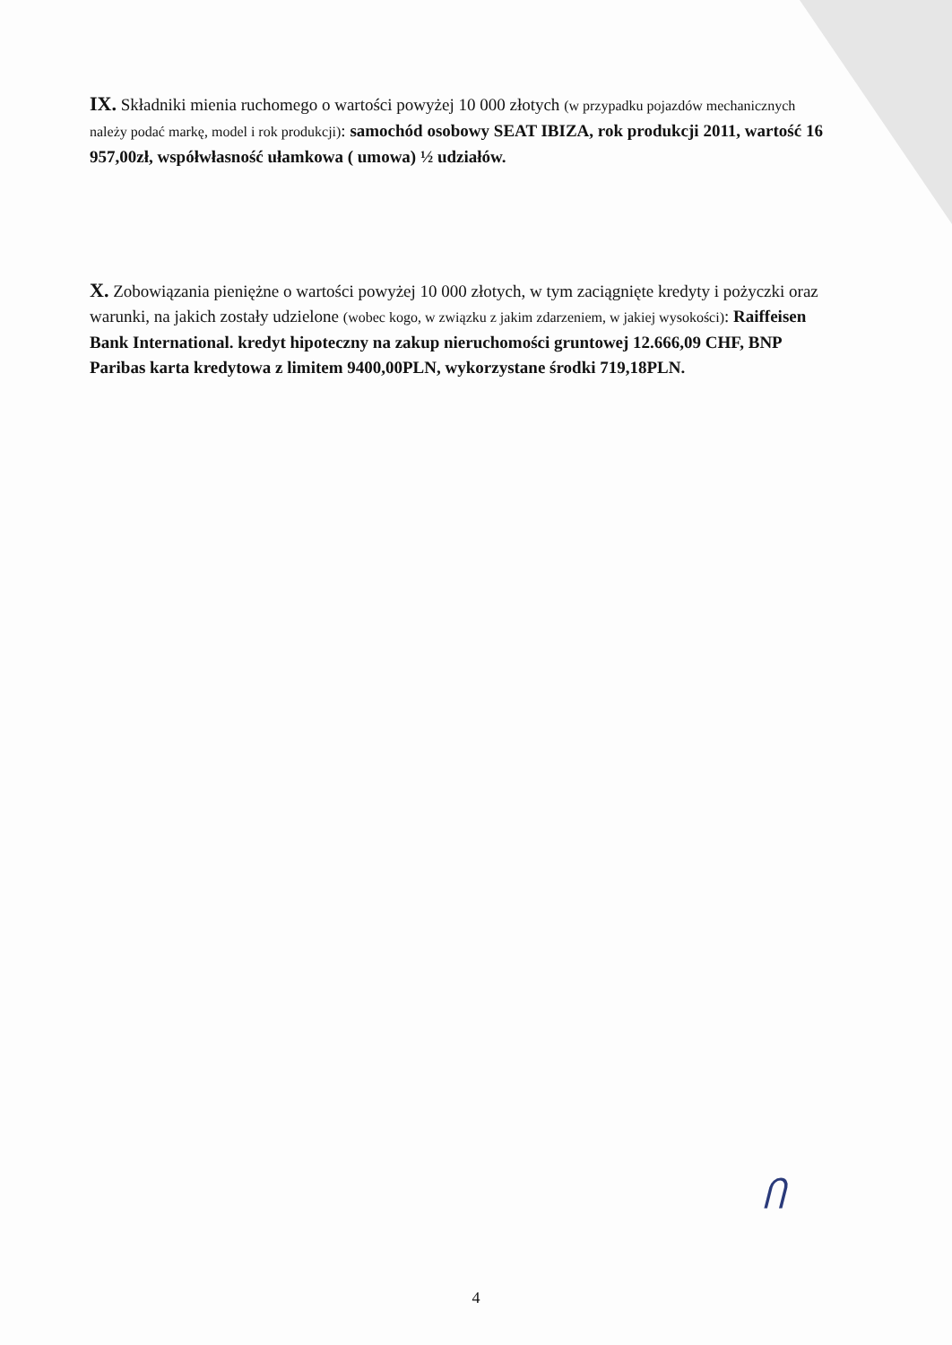IX. Składniki mienia ruchomego o wartości powyżej 10 000 złotych (w przypadku pojazdów mechanicznych należy podać markę, model i rok produkcji): samochód osobowy SEAT IBIZA, rok produkcji 2011, wartość 16 957,00zł, współwłasność ułamkowa ( umowa) ½ udziałów.
X. Zobowiązania pieniężne o wartości powyżej 10 000 złotych, w tym zaciągnięte kredyty i pożyczki oraz warunki, na jakich zostały udzielone (wobec kogo, w związku z jakim zdarzeniem, w jakiej wysokości): Raiffeisen Bank International. kredyt hipoteczny na zakup nieruchomości gruntowej 12.666,09 CHF, BNP Paribas karta kredytowa z limitem 9400,00PLN, wykorzystane środki 719,18PLN.
Ⴖ
4